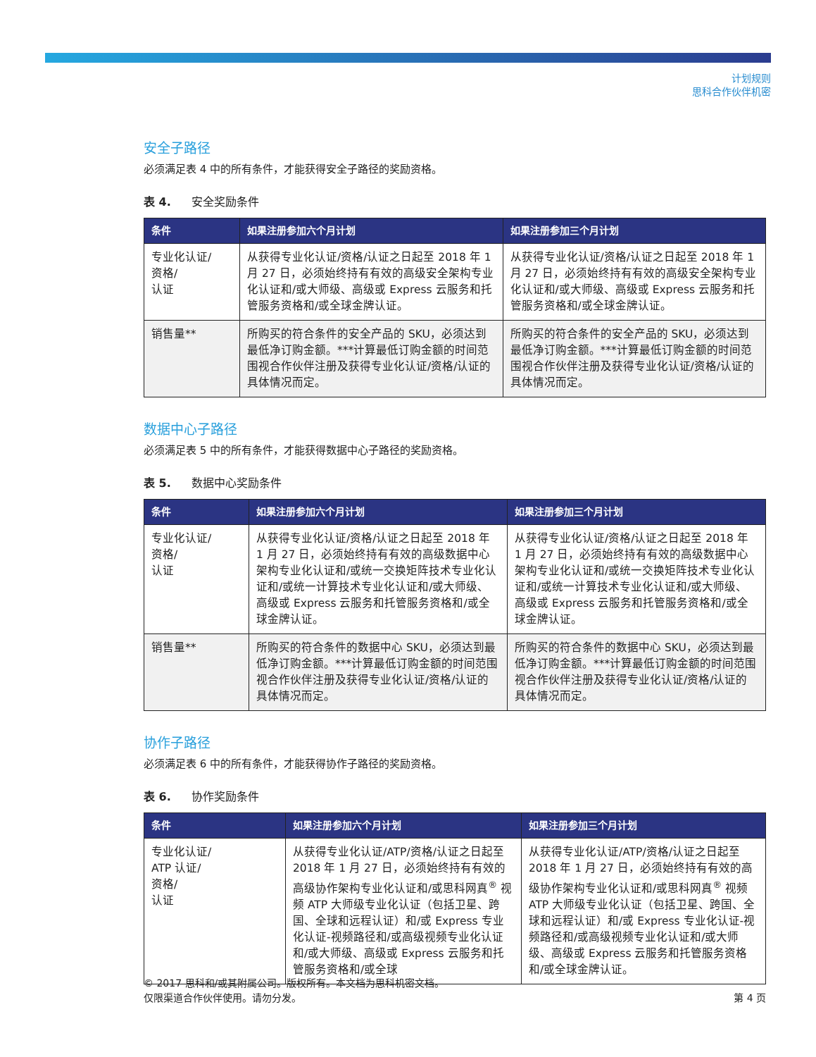计划规则
思科合作伙伴机密
安全子路径
必须满足表 4 中的所有条件，才能获得安全子路径的奖励资格。
表 4. 安全奖励条件
| 条件 | 如果注册参加六个月计划 | 如果注册参加三个月计划 |
| --- | --- | --- |
| 专业化认证/ 资格/ 认证 | 从获得专业化认证/资格/认证之日起至 2018 年 1 月 27 日，必须始终持有有效的高级安全架构专业化认证和/或大师级、高级或 Express 云服务和托管服务资格和/或全球金牌认证。 | 从获得专业化认证/资格/认证之日起至 2018 年 1 月 27 日，必须始终持有有效的高级安全架构专业化认证和/或大师级、高级或 Express 云服务和托管服务资格和/或全球金牌认证。 |
| 销售量** | 所购买的符合条件的安全产品的 SKU，必须达到最低净订购金额。***计算最低订购金额的时间范围视合作伙伴注册及获得专业化认证/资格/认证的具体情况而定。 | 所购买的符合条件的安全产品的 SKU，必须达到最低净订购金额。***计算最低订购金额的时间范围视合作伙伴注册及获得专业化认证/资格/认证的具体情况而定。 |
数据中心子路径
必须满足表 5 中的所有条件，才能获得数据中心子路径的奖励资格。
表 5. 数据中心奖励条件
| 条件 | 如果注册参加六个月计划 | 如果注册参加三个月计划 |
| --- | --- | --- |
| 专业化认证/ 资格/ 认证 | 从获得专业化认证/资格/认证之日起至 2018 年 1 月 27 日，必须始终持有有效的高级数据中心架构专业化认证和/或统一交换矩阵技术专业化认证和/或统一计算技术专业化认证和/或大师级、高级或 Express 云服务和托管服务资格和/或全球金牌认证。 | 从获得专业化认证/资格/认证之日起至 2018 年 1 月 27 日，必须始终持有有效的高级数据中心架构专业化认证和/或统一交换矩阵技术专业化认证和/或统一计算技术专业化认证和/或大师级、高级或 Express 云服务和托管服务资格和/或全球金牌认证。 |
| 销售量** | 所购买的符合条件的数据中心 SKU，必须达到最低净订购金额。***计算最低订购金额的时间范围视合作伙伴注册及获得专业化认证/资格/认证的具体情况而定。 | 所购买的符合条件的数据中心 SKU，必须达到最低净订购金额。***计算最低订购金额的时间范围视合作伙伴注册及获得专业化认证/资格/认证的具体情况而定。 |
协作子路径
必须满足表 6 中的所有条件，才能获得协作子路径的奖励资格。
表 6. 协作奖励条件
| 条件 | 如果注册参加六个月计划 | 如果注册参加三个月计划 |
| --- | --- | --- |
| 专业化认证/ ATP 认证/ 资格/ 认证 | 从获得专业化认证/ATP/资格/认证之日起至 2018 年 1 月 27 日，必须始终持有有效的高级协作架构专业化认证和/或思科网真<sup>®</sup> 视频 ATP 大师级专业化认证（包括卫星、跨国、全球和远程认证）和/或 Express 专业化认证-视频路径和/或高级视频专业化认证和/或大师级、高级或 Express 云服务和托管服务资格和/或全球 | 从获得专业化认证/ATP/资格/认证之日起至 2018 年 1 月 27 日，必须始终持有有效的高级协作架构专业化认证和/或思科网真<sup>®</sup> 视频 ATP 大师级专业化认证（包括卫星、跨国、全球和远程认证）和/或 Express 专业化认证-视频路径和/或高级视频专业化认证和/或大师级、高级或 Express 云服务和托管服务资格和/或全球金牌认证。 |
© 2017 思科和/或其附属公司。版权所有。本文档为思科机密文档。
仅限渠道合作伙伴使用。请勿分发。 第 4 页